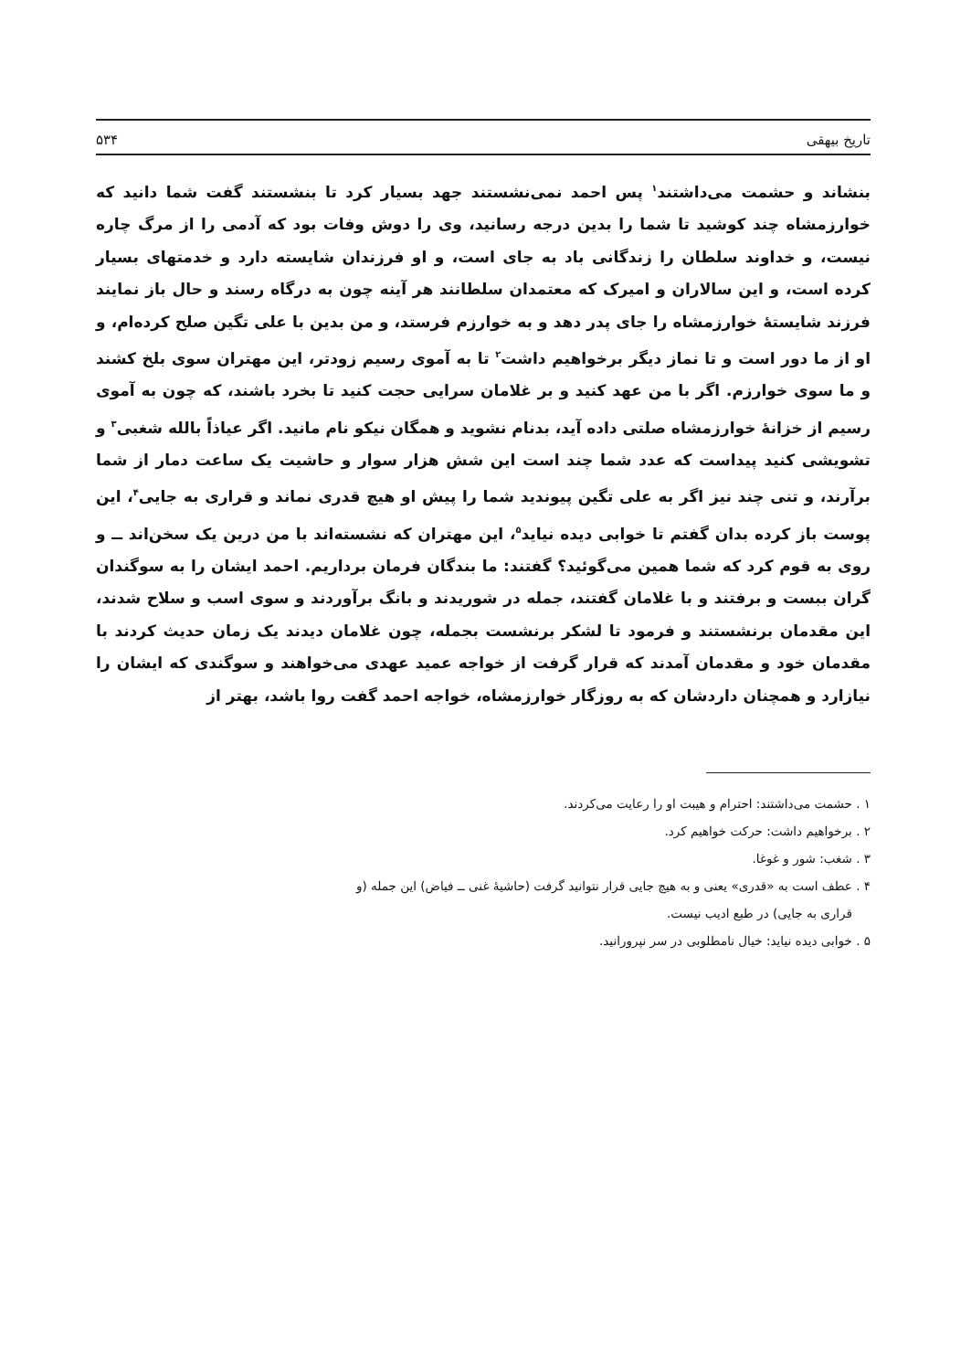تاریخ بیهقی ۵۳۴
بنشاند و حشمت می‌داشتند<sup>۱</sup> پس احمد نمی‌نشستند جهد بسیار کرد تا بنشستند گفت شما دانید که خوارزمشاه چند کوشید تا شما را بدین درجه رسانید، وی را دوش وفات بود که آدمی را از مرگ چاره نیست، و خداوند سلطان را زندگانی باد به جای است، و او فرزندان شایسته دارد و خدمتهای بسیار کرده است، و این سالاران و امیرک که معتمدان سلطانند هر آینه چون به درگاه رسند و حال باز نمایند فرزند شایستهٔ خوارزمشاه را جای پدر دهد و به خوارزم فرستد، و من بدین با علی تگین صلح کرده‌ام، و او از ما دور است و تا نماز دیگر برخواهیم داشت<sup>۲</sup> تا به آموی رسیم زودتر، این مهتران سوی بلخ کشند و ما سوی خوارزم. اگر با من عهد کنید و بر غلامان سرایی حجت کنید تا بخرد باشند، که چون به آموی رسیم از خزانهٔ خوارزمشاه صلتی داده آید، بدنام نشوید و همگان نیکو نام مانید. اگر عیاذاً بالله شغبی<sup>۳</sup> و تشویشی کنید پیداست که عدد شما چند است این شش هزار سوار و حاشیت یک ساعت دمار از شما برآرند، و تنی چند نیز اگر به علی تگین پیوندید شما را پیش او هیچ قدری نماند و قراری به جایی<sup>۴</sup>، این پوست باز کرده بدان گفتم تا خوابی دیده نیاید<sup>۵</sup>، این مهتران که نشسته‌اند با من درین یک سخن‌اند ــ و روی به قوم کرد که شما همین می‌گوئید؟ گفتند: ما بندگان فرمان برداریم. احمد ایشان را به سوگندان گران ببست و برفتند و با غلامان گفتند، جمله در شوریدند و بانگ برآوردند و سوی اسب و سلاح شدند، این مقدمان برنشستند و فرمود تا لشکر برنشست بجمله، چون غلامان دیدند یک زمان حدیث کردند با مقدمان خود و مقدمان آمدند که قرار گرفت از خواجه عمید عهدی می‌خواهند و سوگندی که ایشان را نیازارد و همچنان داردشان که به روزگار خوارزمشاه، خواجه احمد گفت روا باشد، بهتر از
۱ . حشمت می‌داشتند: احترام و هیبت او را رعایت می‌کردند.
۲ . برخواهیم داشت: حرکت خواهیم کرد.
۳ . شغب: شور و غوغا.
۴ . عطف است به «قدری» یعنی و به هیچ جایی قرار نتوانید گرفت (حاشیهٔ غنی ــ فیاض) این جمله (و
قراری به جایی) در طبع ادیب نیست.
۵ . خوابی دیده نیاید: خیال نامطلوبی در سر نپرورانید.